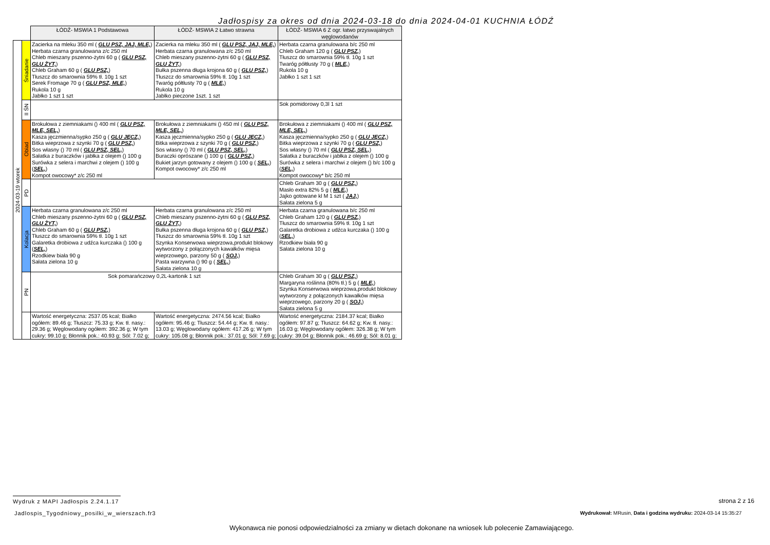Jadłospisy za okres od dnia 2024-03-18 do dnia 2024-04-01 KUCHNIA ŁÓDŹ
| | | ŁÓDŹ- MSWIA 1 Podstawowa | ŁÓDŹ- MSWIA 2 Łatwo strawna | ŁÓDŹ- MSWIA 6 Z ogr. łatwo przyswajalnych węglowodanów |
| 2024-03-19 wtorek | Śniadanie | Zacierka na mleku 350 ml ( GLU PSZ, JAJ, MLE, ) Herbata czarna granulowana z/c 250 ml Chleb mieszany pszenno-żytni 60 g ( GLU PSZ, GLU ŻYT, ) Chleb Graham 60 g ( GLU PSZ, ) Tłuszcz do smarownia 59% tł. 10g 1 szt Serek Fromage 70 g ( GLU PSZ, MLE, ) Rukola 10 g Jabłko 1 szt 1 szt | Zacierka na mleku 350 ml ( GLU PSZ, JAJ, MLE, ) Herbata czarna granulowana z/c 250 ml Chleb mieszany pszenno-żytni 60 g ( GLU PSZ, GLU ŻYT, ) Bułka pszenna długa krojona 60 g ( GLU PSZ, ) Tłuszcz do smarownia 59% tł. 10g 1 szt Twaróg półtłusty 70 g ( MLE, ) Rukola 10 g Jabłko pieczone 1szt. 1 szt | Herbata czarna granulowana b/c 250 ml Chleb Graham 120 g ( GLU PSZ, ) Tłuszcz do smarownia 59% tł. 10g 1 szt Twaróg półtłusty 70 g ( MLE, ) Rukola 10 g Jabłko 1 szt 1 szt |
| | II ŚN | | | Sok pomidorowy 0,3l 1 szt |
| | Obiad | Brokułowa z ziemniakami () 400 ml ( GLU PSZ, MLE, SEL, ) Kasza jęczmienna/sypko 250 g ( GLU JĘCZ, ) Bitka wieprzowa z szynki 70 g ( GLU PSZ, ) Sos własny () 70 ml ( GLU PSZ, SEL, ) Sałatka z buraczków i jabłka z olejem () 100 g Surówka z selera i marchwi z olejem () 100 g ( SEL, ) Kompot owocowy* z/c 250 ml | Brokułowa z ziemniakami () 450 ml ( GLU PSZ, MLE, SEL, ) Kasza jęczmienna/sypko 250 g ( GLU JĘCZ, ) Bitka wieprzowa z szynki 70 g ( GLU PSZ, ) Sos własny () 70 ml ( GLU PSZ, SEL, ) Buraczki oprószane () 100 g ( GLU PSZ, ) Bukiet jarzyn gotowany z olejem () 100 g ( SEL, ) Kompot owocowy* z/c 250 ml | Brokułowa z ziemniakami () 400 ml ( GLU PSZ, MLE, SEL, ) Kasza jęczmienna/sypko 250 g ( GLU JĘCZ, ) Bitka wieprzowa z szynki 70 g ( GLU PSZ, ) Sos własny () 70 ml ( GLU PSZ, SEL, ) Sałatka z buraczków i jabłka z olejem () 100 g Surówka z selera i marchwi z olejem () b/c 100 g ( SEL, ) Kompot owocowy* b/c 250 ml |
| | PD | | | Chleb Graham 30 g ( GLU PSZ, ) Masło extra 82% 5 g ( MLE, ) Jajko gotowane kl M 1 szt ( JAJ, ) Sałata zielona 5 g |
| | Kolacja | Herbata czarna granulowana z/c 250 ml Chleb mieszany pszenno-żytni 60 g ( GLU PSZ, GLU ŻYT, ) Chleb Graham 60 g ( GLU PSZ, ) Tłuszcz do smarownia 59% tł. 10g 1 szt Galaretka drobiowa z udźca kurczaka () 100 g ( SEL, ) Rzodkiew biała 90 g Sałata zielona 10 g | Herbata czarna granulowana z/c 250 ml Chleb mieszany pszenno-żytni 60 g ( GLU PSZ, GLU ŻYT, ) Bułka pszenna długa krojona 60 g ( GLU PSZ, ) Tłuszcz do smarownia 59% tł. 10g 1 szt Szynka Konserwowa wieprzowa,produkt blokowy wytworzony z połączonych kawałków mięsa wieprzowego, parzony 50 g ( SOJ, ) Pasta warzywna () 90 g ( SEL, ) Sałata zielona 10 g | Herbata czarna granulowana b/c 250 ml Chleb Graham 120 g ( GLU PSZ, ) Tłuszcz do smarownia 59% tł. 10g 1 szt Galaretka drobiowa z udźca kurczaka () 100 g ( SEL, ) Rzodkiew biała 90 g Sałata zielona 10 g |
| | PN | Sok pomarańczowy 0,2L-kartonik 1 szt | | Chleb Graham 30 g ( GLU PSZ, ) Margaryna roślinna (80% tł.) 5 g ( MLE, ) Szynka Konserwowa wieprzowa,produkt blokowy wytworzony z połączonych kawałków mięsa wieprzowego, parzony 20 g ( SOJ, ) Sałata zielona 5 g |
| | | Wartość energetyczna: 2537.05 kcal; Białko ogółem: 89.46 g; Tłuszcz: 75.33 g; Kw. tł. nasy.: 29.36 g; Węglowodany ogółem: 392.36 g; W tym cukry: 99.10 g; Błonnik pok.: 40.93 g; Sól: 7.02 g; | Wartość energetyczna: 2474.56 kcal; Białko ogółem: 95.46 g; Tłuszcz: 54.44 g; Kw. tł. nasy.: 13.03 g; Węglowodany ogółem: 417.26 g; W tym cukry: 105.08 g; Błonnik pok.: 37.01 g; Sól: 7.69 g; | Wartość energetyczna: 2184.37 kcal; Białko ogółem: 97.87 g; Tłuszcz: 64.62 g; Kw. tł. nasy.: 16.03 g; Węglowodany ogółem: 326.38 g; W tym cukry: 39.04 g; Błonnik pok.: 46.69 g; Sól: 8.01 g; |
Wydruk z MAPI Jadłospis 2.24.1.17
strona 2 z 16
Jadlospis_Tygodniowy_posilki_w_wierszach.fr3
Wydrukował: MRusin, Data i godzina wydruku: 2024-03-14 15:35:27
Wykonawca nie ponosi odpowiedzialności za zmiany w dietach dokonane na wniosek lub polecenie Zamawiającego.